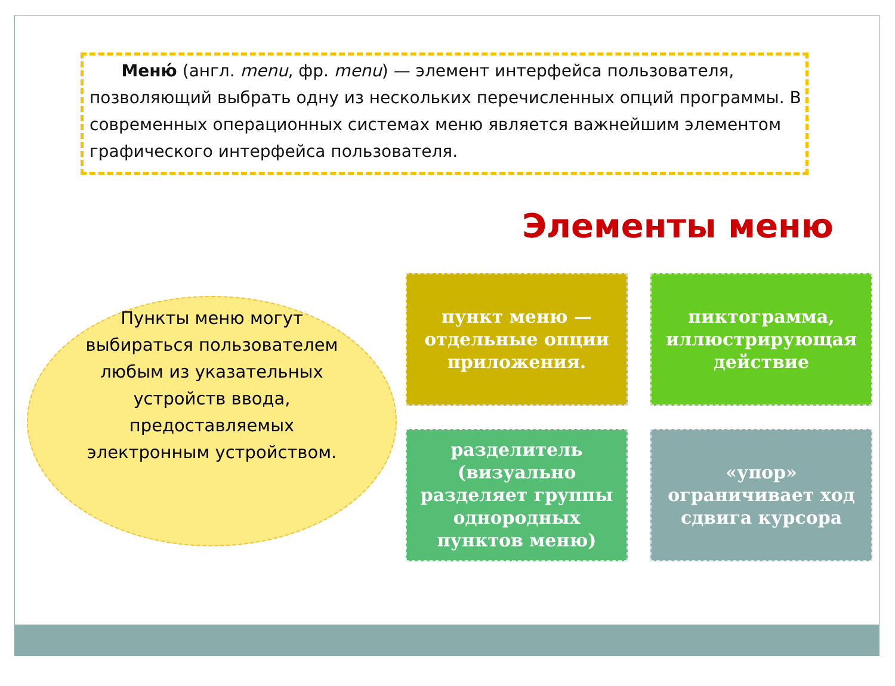Меню́ (англ. menu, фр. menu) — элемент интерфейса пользователя, позволяющий выбрать одну из нескольких перечисленных опций программы. В современных операционных системах меню является важнейшим элементом графического интерфейса пользователя.
Элементы меню
Пункты меню могут выбираться пользователем любым из указательных устройств ввода, предоставляемых электронным устройством.
пункт меню — отдельные опции приложения.
пиктограмма, иллюстрирующая действие
разделитель (визуально разделяет группы однородных пунктов меню)
«упор» ограничивает ход сдвига курсора